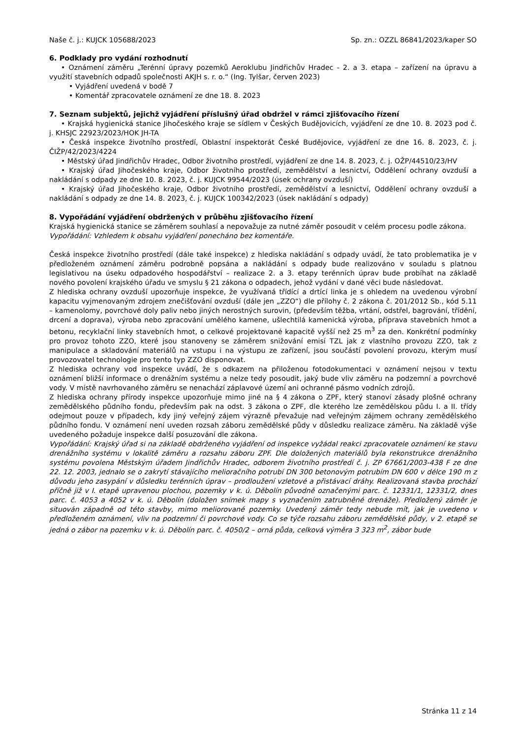Naše č. j.: KUJCK 105688/2023 Sp. zn.: OZZL 86841/2023/kaper SO
6. Podklady pro vydání rozhodnutí
• Oznámení záměru „Terénní úpravy pozemků Aeroklubu Jindřichův Hradec - 2. a 3. etapa – zařízení na úpravu a využití stavebních odpadů společnosti AKJH s. r. o.“ (Ing. Tylšar, červen 2023)
• Vyjádření uvedená v bodě 7
• Komentář zpracovatele oznámení ze dne 18. 8. 2023
7. Seznam subjektů, jejichž vyjádření příslušný úřad obdržel v rámci zjišťovacího řízení
• Krajská hygienická stanice Jihočeského kraje se sídlem v Českých Budějovicích, vyjádření ze dne 10. 8. 2023 pod č. j. KHSJC 22923/2023/HOK JH-TA
• Česká inspekce životního prostředí, Oblastní inspektorát České Budějovice, vyjádření ze dne 16. 8. 2023, č. j. ČIŽP/42/2023/4224
• Městský úřad Jindřichův Hradec, Odbor životního prostředí, vyjádření ze dne 14. 8. 2023, č. j. OŽP/44510/23/HV
• Krajský úřad Jihočeského kraje, Odbor životního prostředí, zemědělství a lesnictví, Oddělení ochrany ovzduší a nakládání s odpady ze dne 10. 8. 2023, č. j. KUJCK 99544/2023 (úsek ochrany ovzduší)
• Krajský úřad Jihočeského kraje, Odbor životního prostředí, zemědělství a lesnictví, Oddělení ochrany ovzduší a nakládání s odpady ze dne 14. 8. 2023, č. j. KUJCK 100342/2023 (úsek nakládání s odpady)
8. Vypořádání vyjádření obdržených v průběhu zjišťovacího řízení
Krajská hygienická stanice se záměrem souhlasí a nepovažuje za nutné záměr posoudit v celém procesu podle zákona.
Vypořádání: Vzhledem k obsahu vyjádření ponecháno bez komentáře.
Česká inspekce životního prostředí (dále také inspekce) z hlediska nakládání s odpady uvádí, že tato problematika je v předloženém oznámení záměru podrobně popsána a nakládání s odpady bude realizováno v souladu s platnou legislativou na úseku odpadového hospodářství – realizace 2. a 3. etapy terénních úprav bude probíhat na základě nového povolení krajského úřadu ve smyslu § 21 zákona o odpadech, jehož vydání v dané věci bude následovat.
Z hlediska ochrany ovzduší upozorňuje inspekce, že využívaná třídící a drtící linka je s ohledem na uvedenou výrobní kapacitu vyjmenovaným zdrojem znečišťování ovzduší (dále jen „ZZO“) dle přílohy č. 2 zákona č. 201/2012 Sb., kód 5.11 – kamenolomy, povrchové doly paliv nebo jiných nerostných surovin, (především těžba, vrtání, odstřel, bagrování, třídění, drcení a doprava), výroba nebo zpracování umělého kamene, ušlechtilá kamenická výroba, příprava stavebních hmot a betonu, recyklační linky stavebních hmot, o celkové projektované kapacitě vyšší než 25 m<sup>3</sup> za den. Konkrétní podmínky pro provoz tohoto ZZO, které jsou stanoveny se záměrem snižování emisí TZL jak z vlastního provozu ZZO, tak z manipulace a skladování materiálů na vstupu i na výstupu ze zařízení, jsou součástí povolení provozu, kterým musí provozovatel technologie pro tento typ ZZO disponovat.
Z hlediska ochrany vod inspekce uvádí, že s odkazem na přiloženou fotodokumentaci v oznámení nejsou v textu oznámení bližší informace o drenážním systému a nelze tedy posoudit, jaký bude vliv záměru na podzemní a povrchové vody. V místě navrhovaného záměru se nenachází záplavové území ani ochranné pásmo vodních zdrojů.
Z hlediska ochrany přírody inspekce upozorňuje mimo jiné na § 4 zákona o ZPF, který stanoví zásady plošné ochrany zemědělského půdního fondu, především pak na odst. 3 zákona o ZPF, dle kterého lze zemědělskou půdu I. a II. třídy odejmout pouze v případech, kdy jiný veřejný zájem výrazně převažuje nad veřejným zájmem ochrany zemědělského půdního fondu. V oznámení není uveden rozsah záboru zemědělské půdy v důsledku realizace záměru. Na základě výše uvedeného požaduje inspekce další posuzování dle zákona.
Vypořádání: Krajský úřad si na základě obdrženého vyjádření od inspekce vyžádal reakci zpracovatele oznámení ke stavu drenážního systému v lokalitě záměru a rozsahu záboru ZPF. Dle doložených materiálů byla rekonstrukce drenážního systému povolena Městským úřadem Jindřichův Hradec, odborem životního prostředí č. j. ZP 67661/2003-438 F ze dne 22. 12. 2003, jednalo se o zakrytí stávajícího melioračního potrubí DN 300 betonovým potrubím DN 600 v délce 190 m z důvodu jeho zasypání v důsledku terénních úprav – prodloužení vzletové a přistávací dráhy. Realizovaná stavba prochází příčně již v I. etapě upravenou plochou, pozemky v k. ú. Děbolín původně označenými parc. č. 12331/1, 12331/2, dnes parc. č. 4053 a 4052 v k. ú. Děbolín (doložen snímek mapy s vyznačením zatrubněné drenáže). Předložený záměr je situován západně od této stavby, mimo meliorované pozemky. Uvedený záměr tedy nebude mít, jak je uvedeno v předloženém oznámení, vliv na podzemní či povrchové vody. Co se týče rozsahu záboru zemědělské půdy, v 2. etapě se jedná o zábor na pozemku v k. ú. Děbolín parc. č. 4050/2 – orná půda, celková výměra 3 323 m<sup>2</sup>, zábor bude
Stránka 11 z 14